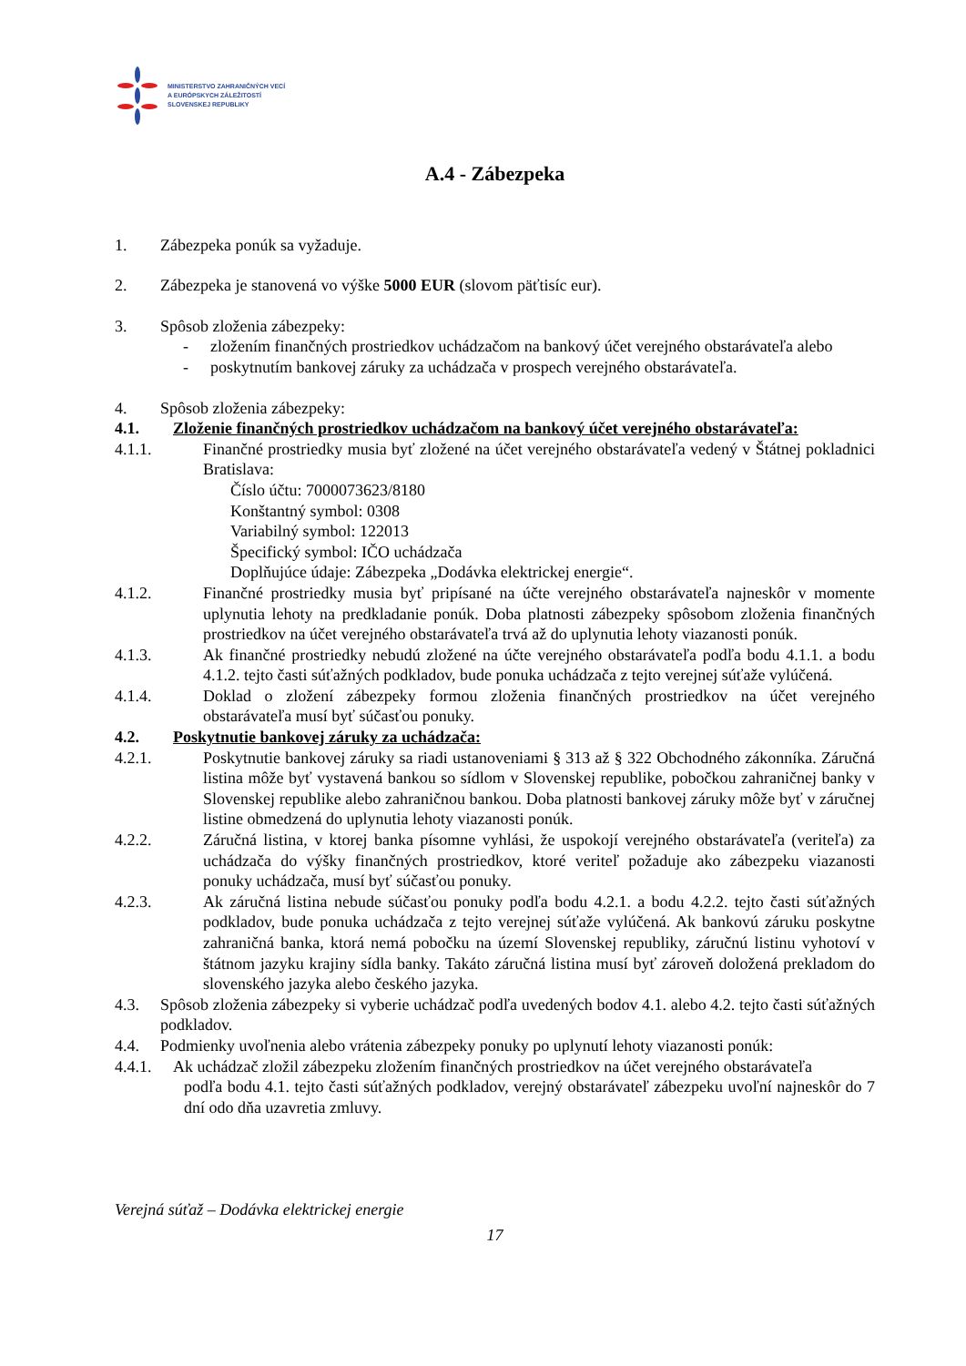MINISTERSTVO ZAHRANIČNÝCH VECÍ
A EURÓPSKYCH ZÁLEŽITOSTÍ
SLOVENSKEJ REPUBLIKY
A.4 - Zábezpeka
1. Zábezpeka ponúk sa vyžaduje.
2. Zábezpeka je stanovená vo výške 5000 EUR (slovom päťtisíc eur).
3. Spôsob zloženia zábezpeky:
- zložením finančných prostriedkov uchádzačom na bankový účet verejného obstarávateľa alebo
- poskytnutím bankovej záruky za uchádzača v prospech verejného obstarávateľa.
4. Spôsob zloženia zábezpeky:
4.1. Zloženie finančných prostriedkov uchádzačom na bankový účet verejného obstarávateľa:
4.1.1. Finančné prostriedky musia byť zložené na účet verejného obstarávateľa vedený v Štátnej pokladnici Bratislava:
Číslo účtu: 7000073623/8180
Konštantný symbol: 0308
Variabilný symbol: 122013
Špecifický symbol: IČO uchádzača
Doplňujúce údaje: Zábezpeka „Dodávka elektrickej energie“.
4.1.2. Finančné prostriedky musia byť pripísané na účte verejného obstarávateľa najneskôr v momente uplynutia lehoty na predkladanie ponúk. Doba platnosti zábezpeky spôsobom zloženia finančných prostriedkov na účet verejného obstarávateľa trvá až do uplynutia lehoty viazanosti ponúk.
4.1.3. Ak finančné prostriedky nebudú zložené na účte verejného obstarávateľa podľa bodu 4.1.1. a bodu 4.1.2. tejto časti súťažných podkladov, bude ponuka uchádzača z tejto verejnej súťaže vylúčená.
4.1.4. Doklad o zložení zábezpeky formou zloženia finančných prostriedkov na účet verejného obstarávateľa musí byť súčasťou ponuky.
4.2. Poskytnutie bankovej záruky za uchádzača:
4.2.1. Poskytnutie bankovej záruky sa riadi ustanoveniami § 313 až § 322 Obchodného zákonníka. Záručná listina môže byť vystavená bankou so sídlom v Slovenskej republike, pobočkou zahraničnej banky v Slovenskej republike alebo zahraničnou bankou. Doba platnosti bankovej záruky môže byť v záručnej listine obmedzená do uplynutia lehoty viazanosti ponúk.
4.2.2. Záručná listina, v ktorej banka písomne vyhlási, že uspokojí verejného obstarávateľa (veriteľa) za uchádzača do výšky finančných prostriedkov, ktoré veriteľ požaduje ako zábezpeku viazanosti ponuky uchádzača, musí byť súčasťou ponuky.
4.2.3. Ak záručná listina nebude súčasťou ponuky podľa bodu 4.2.1. a bodu 4.2.2. tejto časti súťažných podkladov, bude ponuka uchádzača z tejto verejnej súťaže vylúčená. Ak bankovú záruku poskytne zahraničná banka, ktorá nemá pobočku na území Slovenskej republiky, záručnú listinu vyhotoví v štátnom jazyku krajiny sídla banky. Takáto záručná listina musí byť zároveň doložená prekladom do slovenského jazyka alebo českého jazyka.
4.3. Spôsob zloženia zábezpeky si vyberie uchádzač podľa uvedených bodov 4.1. alebo 4.2. tejto časti súťažných podkladov.
4.4. Podmienky uvoľnenia alebo vrátenia zábezpeky ponuky po uplynutí lehoty viazanosti ponúk:
4.4.1.
Ak uchádzač zložil zábezpeku zložením finančných prostriedkov na účet verejného obstarávateľa
podľa bodu 4.1. tejto časti súťažných podkladov, verejný obstarávateľ zábezpeku uvoľní najneskôr do 7 dní odo dňa uzavretia zmluvy.
Verejná súťaž – Dodávka elektrickej energie
17